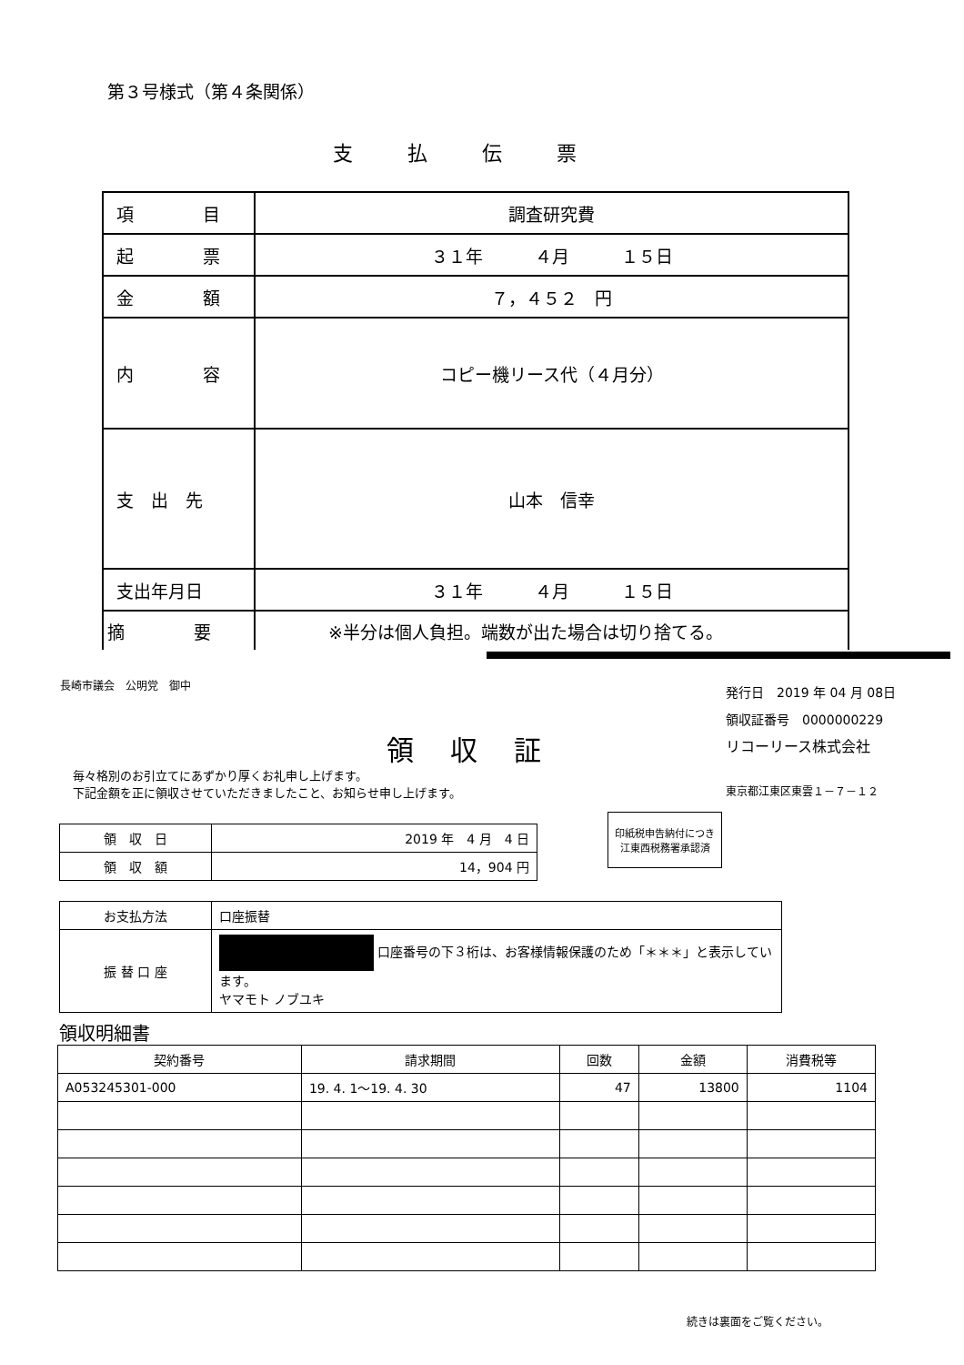第３号様式（第４条関係）
支払伝票
| 項 目 | 調査研究費 |
| 起 票 | ３１年 ４月 １５日 |
| 金 額 | ７，４５２ 円 |
| 内 容 | コピー機リース代（４月分） |
| 支 出 先 | 山本 信幸 |
| 支出年月日 | ３１年 ４月 １５日 |
| 摘 要 | ※半分は個人負担。端数が出た場合は切り捨てる。 |
長崎市議会　公明党　御中
発行日　2019 年 04 月 08日
領収証番号　0000000229
リコーリース株式会社
領収証
毎々格別のお引立てにあずかり厚くお礼申し上げます。
下記金額を正に領収させていただきましたこと、お知らせ申し上げます。
東京都江東区東雲１－７－１２
| 領 収 日 | 2019 年 4 月 4 日 |
| 領 収 額 | 14，904 円 |
印紙税申告納付につき江東西税務署承認済
| お支払方法 | 口座振替 |
| 振 替 口 座 | 口座番号の下３桁は、お客様情報保護のため「＊＊＊」と表示しています。 ヤマモト ノブユキ |
領収明細書
| 契約番号 | 請求期間 | 回数 | 金額 | 消費税等 |
| --- | --- | --- | --- | --- |
| A053245301-000 | 19. 4. 1～19. 4. 30 | 47 | 13800 | 1104 |
続きは裏面をご覧ください。